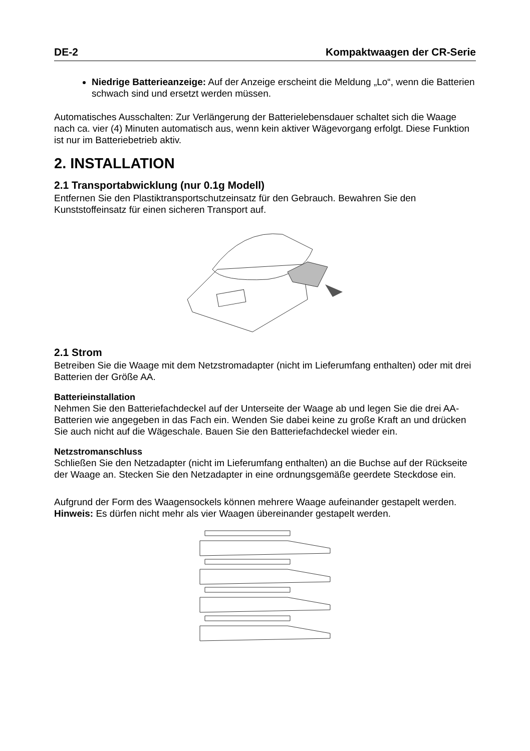DE-2 Kompaktwaagen der CR-Serie
Niedrige Batterieanzeige: Auf der Anzeige erscheint die Meldung „Lo“, wenn die Batterien schwach sind und ersetzt werden müssen.
Automatisches Ausschalten: Zur Verlängerung der Batterielebensdauer schaltet sich die Waage nach ca. vier (4) Minuten automatisch aus, wenn kein aktiver Wägevorgang erfolgt. Diese Funktion ist nur im Batteriebetrieb aktiv.
2. INSTALLATION
2.1 Transportabwicklung (nur 0.1g Modell)
Entfernen Sie den Plastiktransportschutzeinsatz für den Gebrauch. Bewahren Sie den Kunststoffeinsatz für einen sicheren Transport auf.
2.1 Strom
Betreiben Sie die Waage mit dem Netzstromadapter (nicht im Lieferumfang enthalten) oder mit drei Batterien der Größe AA.
Batterieinstallation
Nehmen Sie den Batteriefachdeckel auf der Unterseite der Waage ab und legen Sie die drei AA-Batterien wie angegeben in das Fach ein. Wenden Sie dabei keine zu große Kraft an und drücken Sie auch nicht auf die Wägeschale. Bauen Sie den Batteriefachdeckel wieder ein.
Netzstromanschluss
Schließen Sie den Netzadapter (nicht im Lieferumfang enthalten) an die Buchse auf der Rückseite der Waage an. Stecken Sie den Netzadapter in eine ordnungsgemäße geerdete Steckdose ein.
Aufgrund der Form des Waagensockels können mehrere Waage aufeinander gestapelt werden.
Hinweis: Es dürfen nicht mehr als vier Waagen übereinander gestapelt werden.